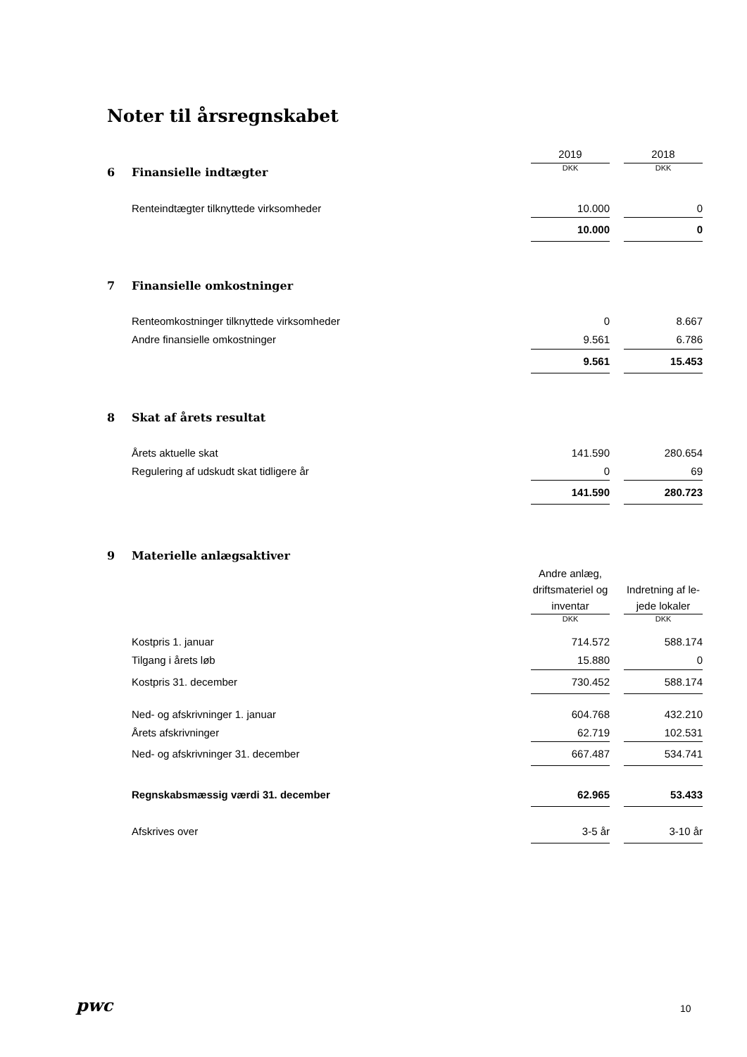Noter til årsregnskabet
| | | 2019 | | 2018 |
| 6 | Finansielle indtægter | DKK | | DKK |
| | Renteindtægter tilknyttede virksomheder | 10.000 | | 0 |
| | | 10.000 | | 0 |
| 7 | Finansielle omkostninger | | | |
| | Renteomkostninger tilknyttede virksomheder | 0 | | 8.667 |
| | Andre finansielle omkostninger | 9.561 | | 6.786 |
| | | 9.561 | | 15.453 |
| 8 | Skat af årets resultat | | | |
| | Årets aktuelle skat | 141.590 | | 280.654 |
| | Regulering af udskudt skat tidligere år | 0 | | 69 |
| | | 141.590 | | 280.723 |
| 9 | Materielle anlægsaktiver | | | |
| | | Andre anlæg, driftsmateriel og inventar | | Indretning af le-jede lokaler |
| | | DKK | | DKK |
| | Kostpris 1. januar | 714.572 | | 588.174 |
| | Tilgang i årets løb | 15.880 | | 0 |
| | Kostpris 31. december | 730.452 | | 588.174 |
| | Ned- og afskrivninger 1. januar | 604.768 | | 432.210 |
| | Årets afskrivninger | 62.719 | | 102.531 |
| | Ned- og afskrivninger 31. december | 667.487 | | 534.741 |
| | Regnskabsmæssig værdi 31. december | 62.965 | | 53.433 |
| | Afskrives over | 3-5 år | | 3-10 år |
pwc 10